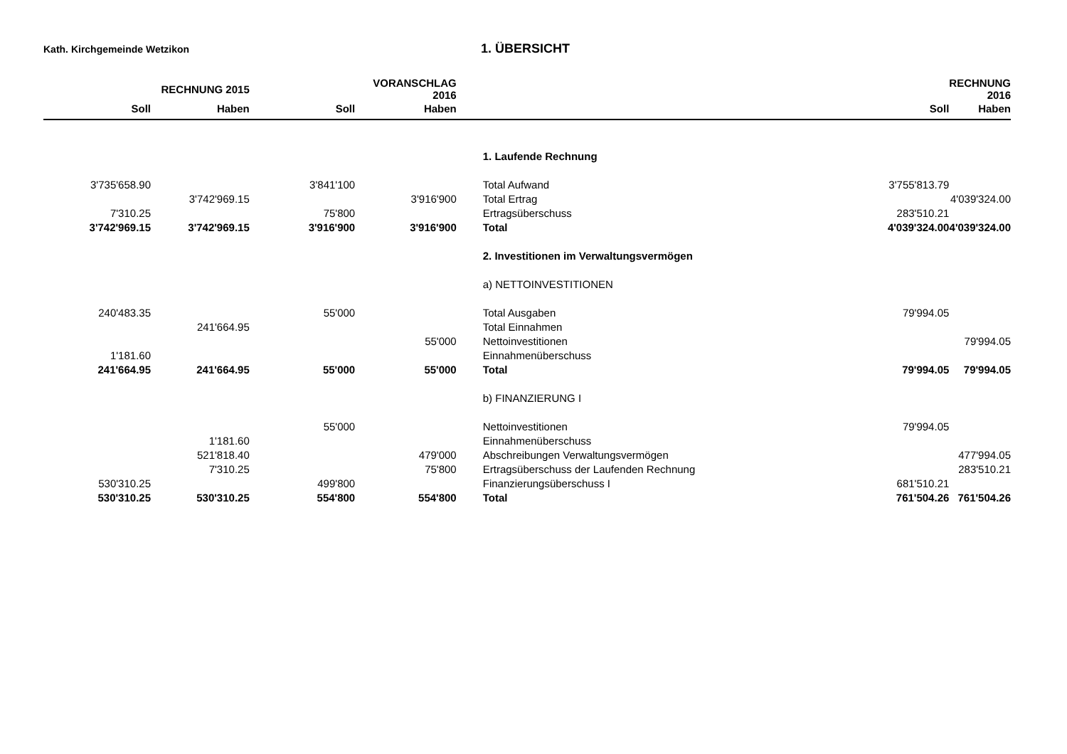Kath. Kirchgemeinde Wetzikon
1. ÜBERSICHT
| | RECHNUNG 2015 | | VORANSCHLAG 2016 | | | RECHNUNG 2016 |
| --- | --- | --- | --- | --- | --- | --- |
| Soll | Haben | Soll | Haben | | Soll | Haben |
| | | | | 1. Laufende Rechnung | | |
| 3'735'658.90 | | 3'841'100 | | Total Aufwand | 3'755'813.79 | |
| | 3'742'969.15 | | 3'916'900 | Total Ertrag | | 4'039'324.00 |
| 7'310.25 | | 75'800 | | Ertragsüberschuss | 283'510.21 | |
| 3'742'969.15 | 3'742'969.15 | 3'916'900 | 3'916'900 | Total | 4'039'324.00 | 4'039'324.00 |
| | | | | 2. Investitionen im Verwaltungsvermögen | | |
| | | | | a) NETTOINVESTITIONEN | | |
| 240'483.35 | | 55'000 | | Total Ausgaben | 79'994.05 | |
| | 241'664.95 | | | Total Einnahmen | | |
| | | | 55'000 | Nettoinvestitionen | | 79'994.05 |
| 1'181.60 | | | | Einnahmenüberschuss | | |
| 241'664.95 | 241'664.95 | 55'000 | 55'000 | Total | 79'994.05 | 79'994.05 |
| | | | | b) FINANZIERUNG I | | |
| | | 55'000 | | Nettoinvestitionen | 79'994.05 | |
| | 1'181.60 | | | Einnahmenüberschuss | | |
| | 521'818.40 | | 479'000 | Abschreibungen Verwaltungsvermögen | | 477'994.05 |
| | 7'310.25 | | 75'800 | Ertragsüberschuss der Laufenden Rechnung | | 283'510.21 |
| 530'310.25 | | 499'800 | | Finanzierungsüberschuss I | 681'510.21 | |
| 530'310.25 | 530'310.25 | 554'800 | 554'800 | Total | 761'504.26 | 761'504.26 |